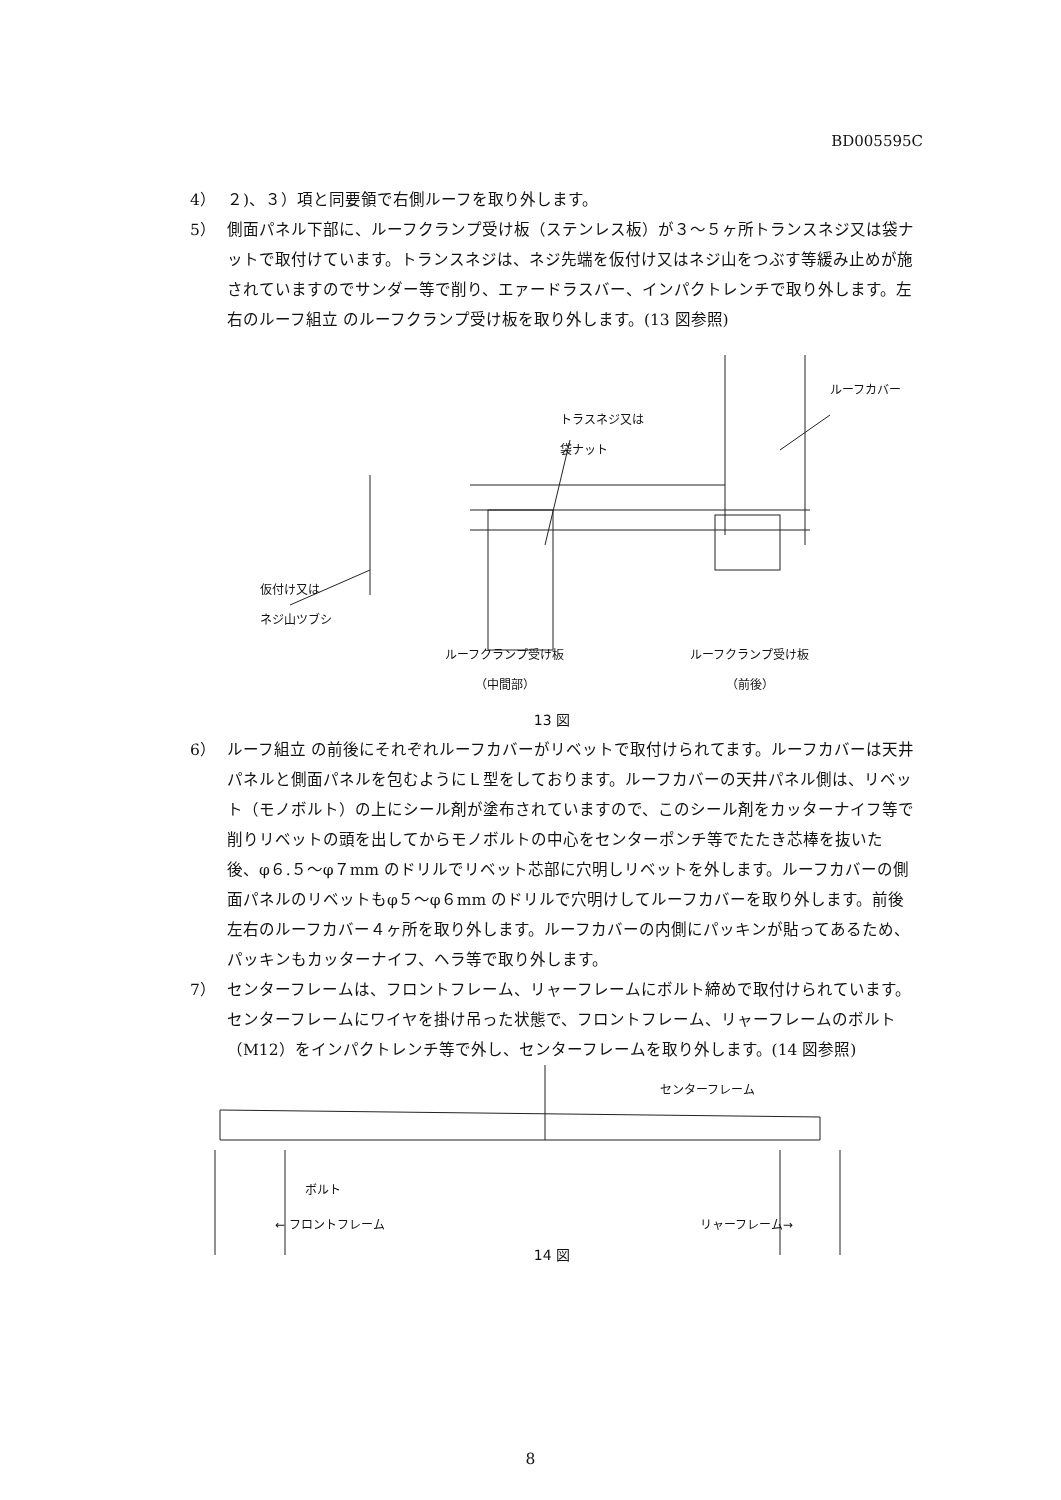BD005595C
4） ２)、３）項と同要領で右側ルーフを取り外します。
5） 側面パネル下部に、ルーフクランプ受け板（ステンレス板）が３～５ヶ所トランスネジ又は袋ナットで取付けています。トランスネジは、ネジ先端を仮付け又はネジ山をつぶす等緩み止めが施されていますのでサンダー等で削り、エァードラスバー、インパクトレンチで取り外します。左右のルーフ組立 のルーフクランプ受け板を取り外します。(13 図参照)
トラスネジ又は
袋ナット
ルーフカバー
仮付け又は
ネジ山ツブシ
ルーフクランプ受け板
（中間部）
ルーフクランプ受け板
（前後）
13 図
6） ルーフ組立 の前後にそれぞれルーフカバーがリベットで取付けられてます。ルーフカバーは天井パネルと側面パネルを包むようにＬ型をしております。ルーフカバーの天井パネル側は、リベット（モノボルト）の上にシール剤が塗布されていますので、このシール剤をカッターナイフ等で削りリベットの頭を出してからモノボルトの中心をセンターポンチ等でたたき芯棒を抜いた後、φ６.５～φ７mm のドリルでリベット芯部に穴明しリベットを外します。ルーフカバーの側面パネルのリベットもφ５～φ６mm のドリルで穴明けしてルーフカバーを取り外します。前後左右のルーフカバー４ヶ所を取り外します。ルーフカバーの内側にパッキンが貼ってあるため、パッキンもカッターナイフ、ヘラ等で取り外します。
7） センターフレームは、フロントフレーム、リャーフレームにボルト締めで取付けられています。センターフレームにワイヤを掛け吊った状態で、フロントフレーム、リャーフレームのボルト（M12）をインパクトレンチ等で外し、センターフレームを取り外します。(14 図参照)
センターフレーム
ボルト
← フロントフレーム リャーフレーム→
14 図
8